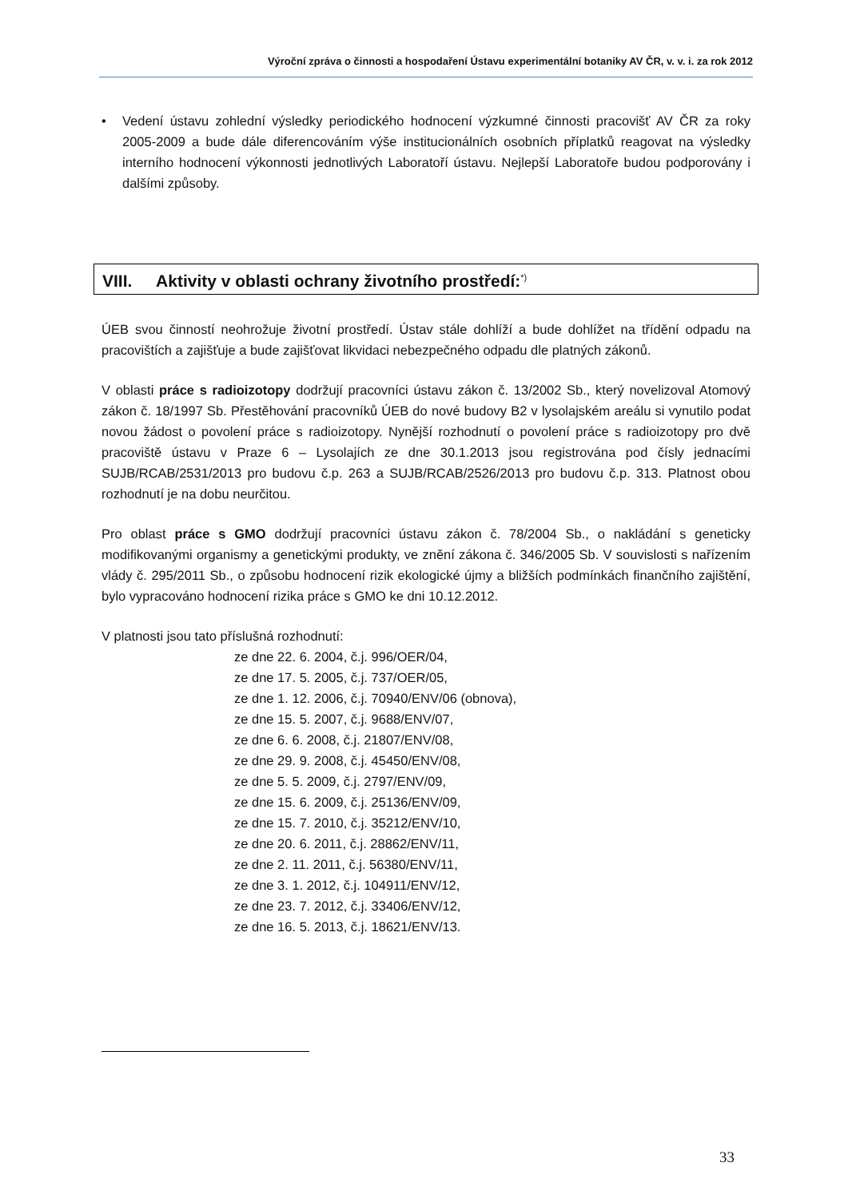Výroční zpráva o činnosti a hospodaření Ústavu experimentální botaniky AV ČR, v. v. i. za rok 2012
• Vedení ústavu zohlední výsledky periodického hodnocení výzkumné činnosti pracovišť AV ČR za roky 2005-2009 a bude dále diferencováním výše institucionálních osobních příplatků reagovat na výsledky interního hodnocení výkonnosti jednotlivých Laboratoří ústavu. Nejlepší Laboratoře budou podporovány i dalšími způsoby.
VIII. Aktivity v oblasti ochrany životního prostředí:<sup>*)</sup>
ÚEB svou činností neohrožuje životní prostředí. Ústav stále dohlíží a bude dohlížet na třídění odpadu na pracovištích a zajišťuje a bude zajišťovat likvidaci nebezpečného odpadu dle platných zákonů.
V oblasti práce s radioizotopy dodržují pracovníci ústavu zákon č. 13/2002 Sb., který novelizoval Atomový zákon č. 18/1997 Sb. Přestěhování pracovníků ÚEB do nové budovy B2 v lysolajském areálu si vynutilo podat novou žádost o povolení práce s radioizotopy. Nynější rozhodnutí o povolení práce s radioizotopy pro dvě pracoviště ústavu v Praze 6 – Lysolajích ze dne 30.1.2013 jsou registrována pod čísly jednacími SUJB/RCAB/2531/2013 pro budovu č.p. 263 a SUJB/RCAB/2526/2013 pro budovu č.p. 313. Platnost obou rozhodnutí je na dobu neurčitou.
Pro oblast práce s GMO dodržují pracovníci ústavu zákon č. 78/2004 Sb., o nakládání s geneticky modifikovanými organismy a genetickými produkty, ve znění zákona č. 346/2005 Sb. V souvislosti s nařízením vlády č. 295/2011 Sb., o způsobu hodnocení rizik ekologické újmy a bližších podmínkách finančního zajištění, bylo vypracováno hodnocení rizika práce s GMO ke dni 10.12.2012.
V platnosti jsou tato příslušná rozhodnutí:
ze dne 22. 6. 2004, č.j. 996/OER/04,
ze dne 17. 5. 2005, č.j. 737/OER/05,
ze dne 1. 12. 2006, č.j. 70940/ENV/06 (obnova),
ze dne 15. 5. 2007, č.j. 9688/ENV/07,
ze dne 6. 6. 2008, č.j. 21807/ENV/08,
ze dne 29. 9. 2008, č.j. 45450/ENV/08,
ze dne 5. 5. 2009, č.j. 2797/ENV/09,
ze dne 15. 6. 2009, č.j. 25136/ENV/09,
ze dne 15. 7. 2010, č.j. 35212/ENV/10,
ze dne 20. 6. 2011, č.j. 28862/ENV/11,
ze dne 2. 11. 2011, č.j. 56380/ENV/11,
ze dne 3. 1. 2012, č.j. 104911/ENV/12,
ze dne 23. 7. 2012, č.j. 33406/ENV/12,
ze dne 16. 5. 2013, č.j. 18621/ENV/13.
33